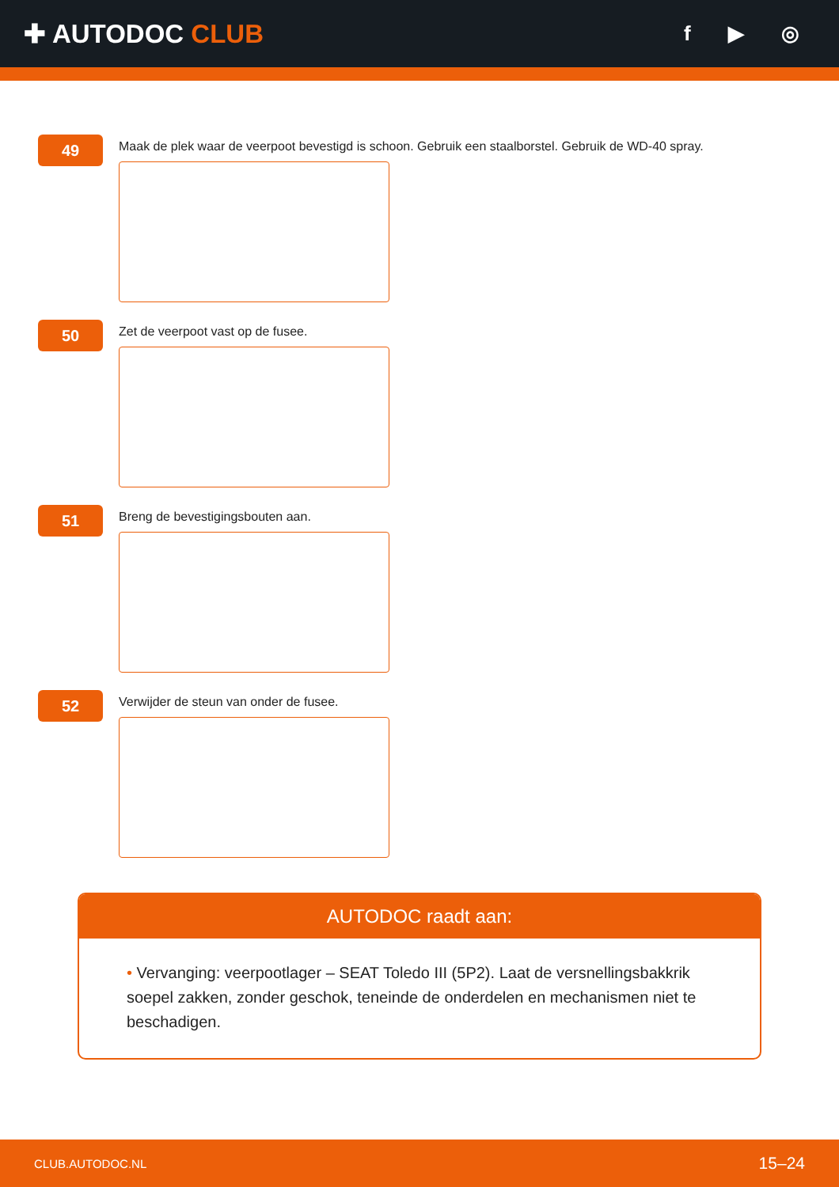✚ AUTODOC CLUB
f ▶ ◎
49
Maak de plek waar de veerpoot bevestigd is schoon. Gebruik een staalborstel. Gebruik de WD-40 spray.
50
Zet de veerpoot vast op de fusee.
51
Breng de bevestigingsbouten aan.
52
Verwijder de steun van onder de fusee.
AUTODOC raadt aan:
• Vervanging: veerpootlager – SEAT Toledo III (5P2). Laat de versnellingsbakkrik soepel zakken, zonder geschok, teneinde de onderdelen en mechanismen niet te beschadigen.
CLUB.AUTODOC.NL 15–24